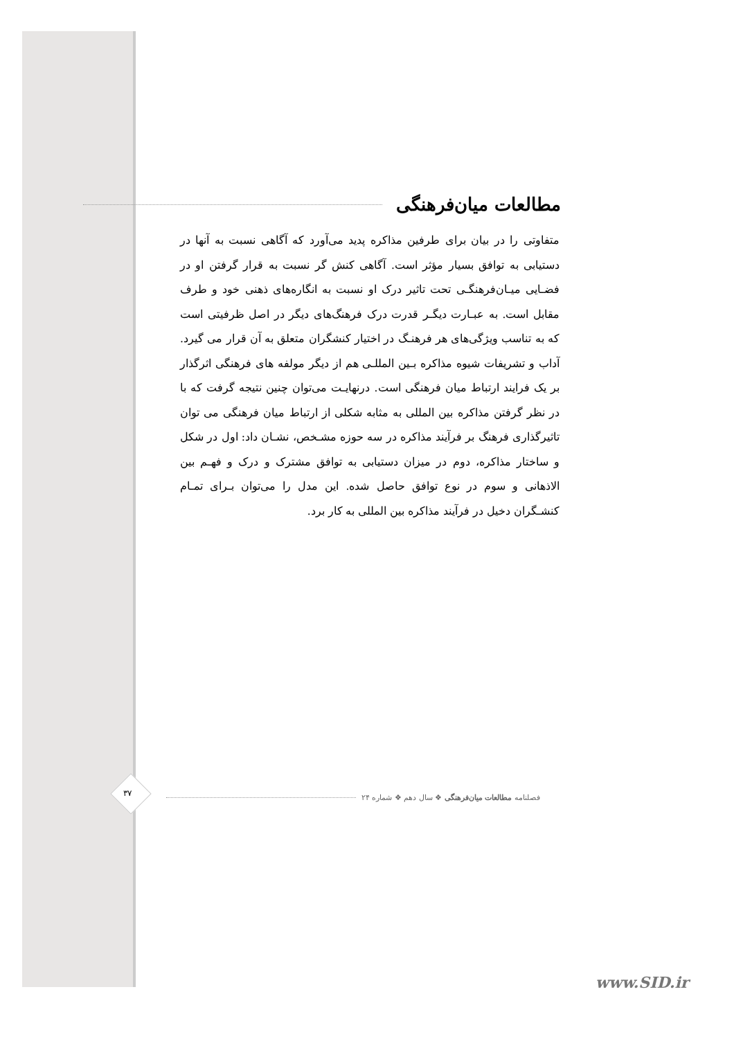مطالعات میان‌فرهنگی
متفاوتی را در بیان برای طرفین مذاکره پدید می‌آورد که آگاهی نسبت به آنها در دستیابی به توافق بسیار مؤثر است. آگاهی کنش گر نسبت به قرار گرفتن او در فضـایی میـان‌فرهنگـی تحت تاثیر درک او نسبت به انگاره‌های ذهنی خود و طرف مقابل است. به عبـارت دیگـر قدرت درک فرهنگ‌های دیگر در اصل ظرفیتی است که به تناسب ویژگی‌های هر فرهنـگ در اختیار کنشگران متعلق به آن قرار می گیرد. آداب و تشریفات شیوه مذاکره بـین المللـی هم از دیگر مولفه های فرهنگی اثرگذار بر یک فرایند ارتباط میان فرهنگی است. درنهایـت می‌توان چنین نتیجه گرفت که با در نظر گرفتن مذاکره بین المللی به مثابه شکلی از ارتباط میان فرهنگی می توان تاثیرگذاری فرهنگ بر فرآیند مذاکره در سه حوزه مشـخص، نشـان داد: اول در شکل و ساختار مذاکره، دوم در میزان دستیابی به توافق مشترک و درک و فهـم بین الاذهانی و سوم در نوع توافق حاصل شده. این مدل را می‌توان بـرای تمـام کنشـگران دخیل در فرآیند مذاکره بین المللی به کار برد.
۳۷ فصلنامه مطالعات میان‌فرهنگی ❖ سال دهم ❖ شماره ۲۴
www.SID.ir